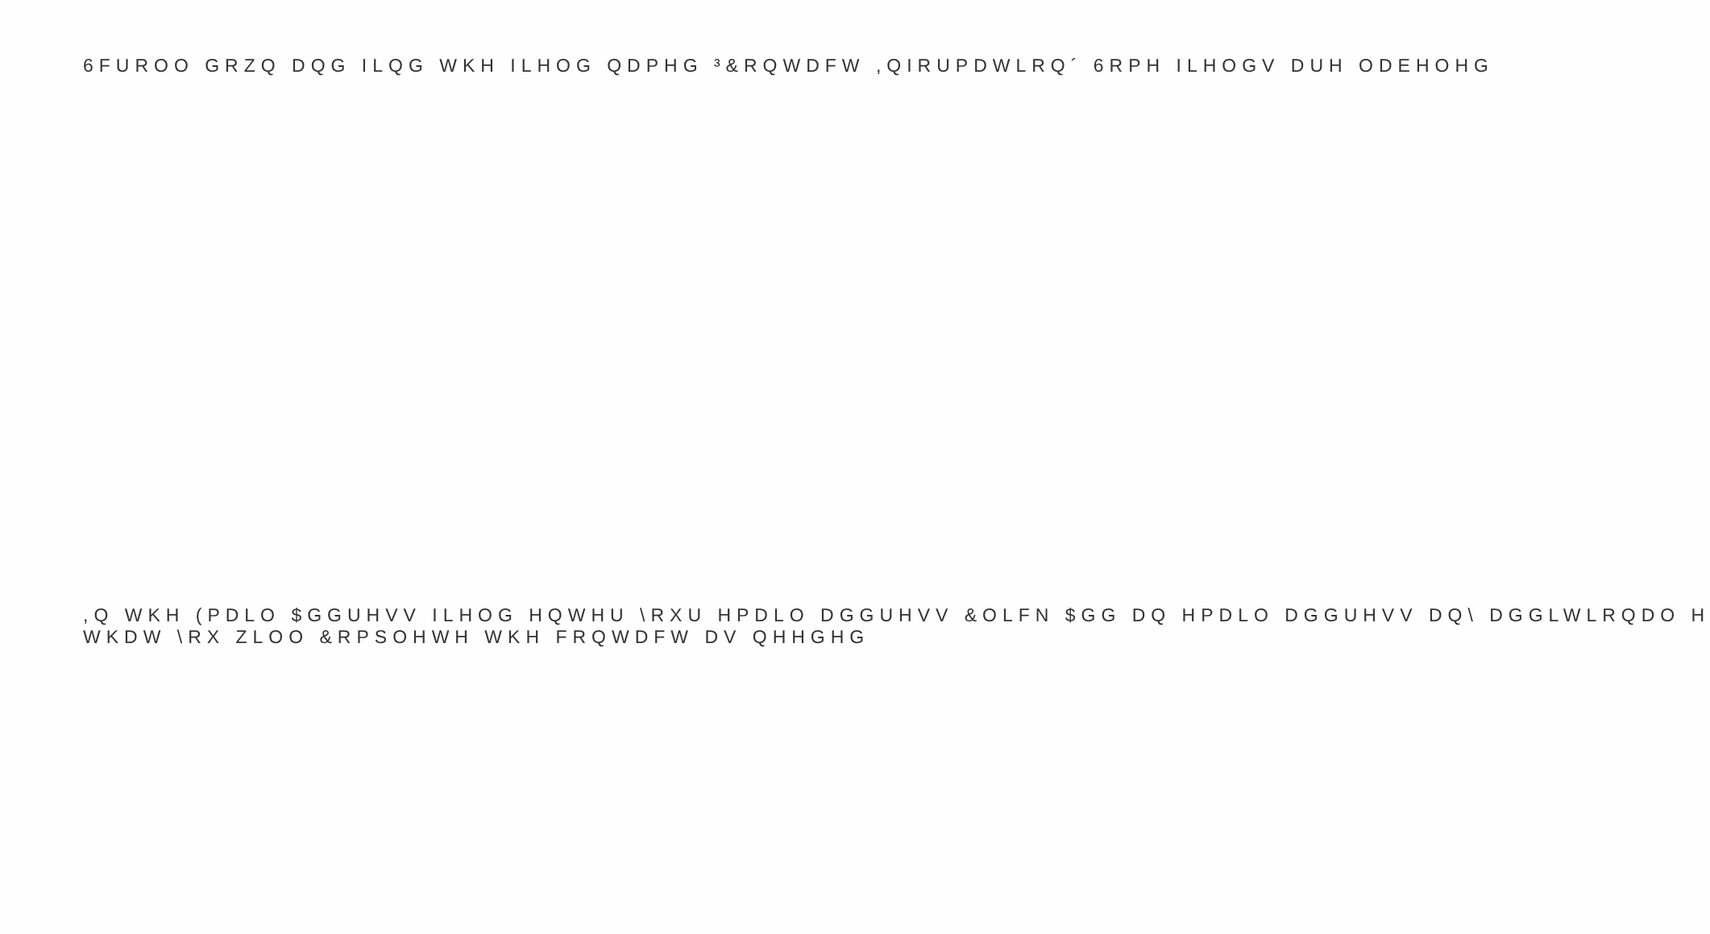6FUROO GRZQ DQG ILQG WKH ILHOG QDPHG ³&RQWDFW ,QIRUPDWLRQ´ 6RPH ILHOGV DUH ODEHOHG
,Q WKH (PDLO $GGUHVV ILHOG HQWHU \RXU HPDLO DGGUHVV &OLFN $GG DQ HPDLO DGGUHVV DQ\ DGGLWLRQDO H
WKDW \RX ZLOO &RPSOHWH WKH FRQWDFW DV QHHGHG